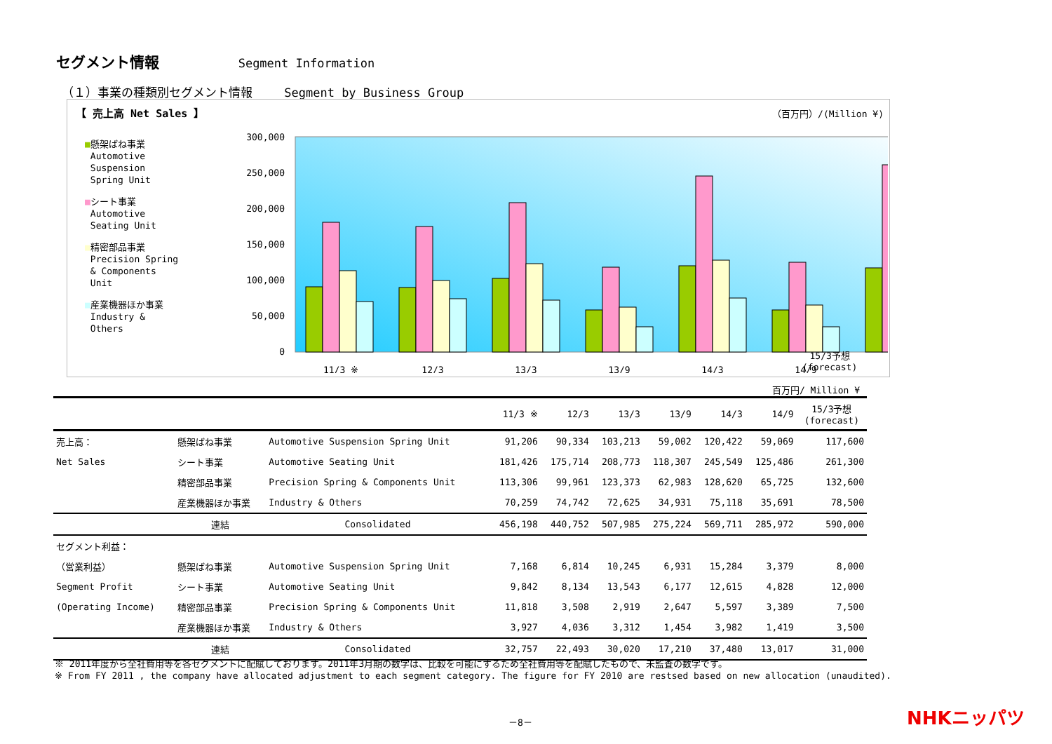セグメント情報 Segment Information
（１）事業の種類別セグメント情報 Segment by Business Group
【 売上高 Net Sales 】 （百万円）/(Million ¥)
■懸架ばね事業
Automotive
Suspension
Spring Unit
■シート事業
Automotive
Seating Unit
■精密部品事業
Precision Spring
& Components
Unit
■産業機器ほか事業
Industry &
Others
300,000
250,000
200,000
150,000
100,000
50,000
0
11/3 ※
12/3
13/3
13/9
14/3
14/9
15/3予想
(forecast)
百万円/ Million ¥
| | | | 11/3 ※ | 12/3 | 13/3 | 13/9 | 14/3 | 14/9 | 15/3予想 (forecast) |
| 売上高： | 懸架ばね事業 | Automotive Suspension Spring Unit | 91,206 | 90,334 | 103,213 | 59,002 | 120,422 | 59,069 | 117,600 |
| Net Sales | シート事業 | Automotive Seating Unit | 181,426 | 175,714 | 208,773 | 118,307 | 245,549 | 125,486 | 261,300 |
| | 精密部品事業 | Precision Spring & Components Unit | 113,306 | 99,961 | 123,373 | 62,983 | 128,620 | 65,725 | 132,600 |
| | 産業機器ほか事業 | Industry & Others | 70,259 | 74,742 | 72,625 | 34,931 | 75,118 | 35,691 | 78,500 |
| | 連結 | Consolidated | 456,198 | 440,752 | 507,985 | 275,224 | 569,711 | 285,972 | 590,000 |
| セグメント利益： | | | | | | | | | |
| （営業利益） | 懸架ばね事業 | Automotive Suspension Spring Unit | 7,168 | 6,814 | 10,245 | 6,931 | 15,284 | 3,379 | 8,000 |
| Segment Profit | シート事業 | Automotive Seating Unit | 9,842 | 8,134 | 13,543 | 6,177 | 12,615 | 4,828 | 12,000 |
| (Operating Income) | 精密部品事業 | Precision Spring & Components Unit | 11,818 | 3,508 | 2,919 | 2,647 | 5,597 | 3,389 | 7,500 |
| | 産業機器ほか事業 | Industry & Others | 3,927 | 4,036 | 3,312 | 1,454 | 3,982 | 1,419 | 3,500 |
| | 連結 | Consolidated | 32,757 | 22,493 | 30,020 | 17,210 | 37,480 | 13,017 | 31,000 |
※ 2011年度から全社費用等を各セグメントに配賦しております。2011年3月期の数字は、比較を可能にするため全社費用等を配賦したもので、未監査の数字です。
※ From FY 2011 , the company have allocated adjustment to each segment category. The figure for FY 2010 are restsed based on new allocation (unaudited).
－8－ NHKニッパツ